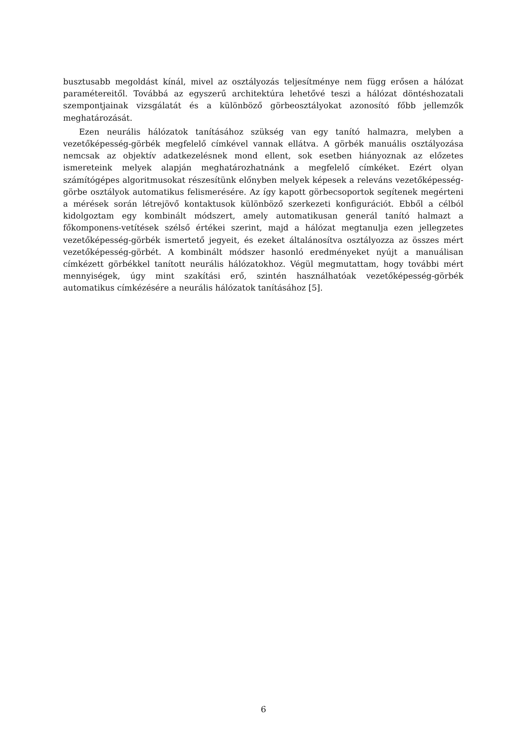busztusabb megoldást kínál, mivel az osztályozás teljesítménye nem függ erősen a hálózat paramétereitől. Továbbá az egyszerű architektúra lehetővé teszi a hálózat döntéshozatali szempontjainak vizsgálatát és a különböző görbeosztályokat azonosító főbb jellemzők meghatározását.
Ezen neurális hálózatok tanításához szükség van egy tanító halmazra, melyben a vezetőképesség-görbék megfelelő címkével vannak ellátva. A görbék manuális osztályozása nemcsak az objektív adatkezelésnek mond ellent, sok esetben hiányoznak az előzetes ismereteink melyek alapján meghatározhatnánk a megfelelő címkéket. Ezért olyan számítógépes algoritmusokat részesítünk előnyben melyek képesek a releváns vezetőképesség-görbe osztályok automatikus felismerésére. Az így kapott görbecsoportok segítenek megérteni a mérések során létrejövő kontaktusok különböző szerkezeti konfigurációt. Ebből a célból kidolgoztam egy kombinált módszert, amely automatikusan generál tanító halmazt a főkomponens-vetítések szélső értékei szerint, majd a hálózat megtanulja ezen jellegzetes vezetőképesség-görbék ismertető jegyeit, és ezeket általánosítva osztályozza az összes mért vezetőképesség-görbét. A kombinált módszer hasonló eredményeket nyújt a manuálisan címkézett görbékkel tanított neurális hálózatokhoz. Végül megmutattam, hogy további mért mennyiségek, úgy mint szakítási erő, szintén használhatóak vezetőképesség-görbék automatikus címkézésére a neurális hálózatok tanításához [5].
6